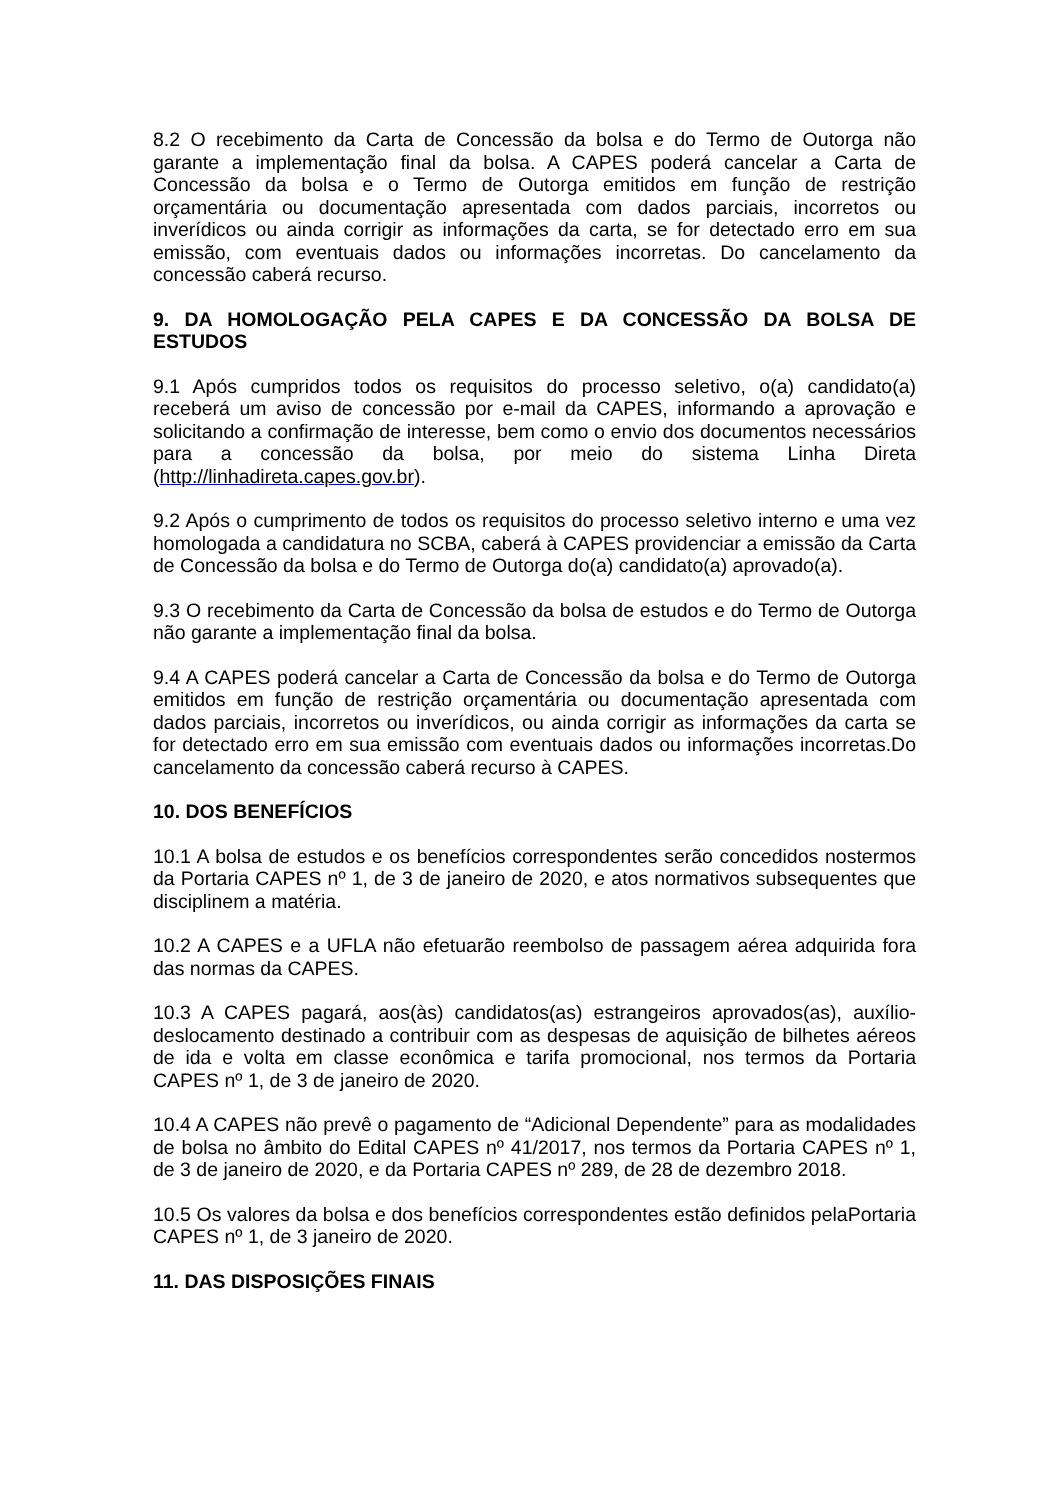8.2 O recebimento da Carta de Concessão da bolsa e do Termo de Outorga não garante a implementação final da bolsa. A CAPES poderá cancelar a Carta de Concessão da bolsa e o Termo de Outorga emitidos em função de restrição orçamentária ou documentação apresentada com dados parciais, incorretos ou inverídicos ou ainda corrigir as informações da carta, se for detectado erro em sua emissão, com eventuais dados ou informações incorretas. Do cancelamento da concessão caberá recurso.
9. DA HOMOLOGAÇÃO PELA CAPES E DA CONCESSÃO DA BOLSA DE ESTUDOS
9.1 Após cumpridos todos os requisitos do processo seletivo, o(a) candidato(a) receberá um aviso de concessão por e-mail da CAPES, informando a aprovação e solicitando a confirmação de interesse, bem como o envio dos documentos necessários para a concessão da bolsa, por meio do sistema Linha Direta (http://linhadireta.capes.gov.br).
9.2 Após o cumprimento de todos os requisitos do processo seletivo interno e uma vez homologada a candidatura no SCBA, caberá à CAPES providenciar a emissão da Carta de Concessão da bolsa e do Termo de Outorga do(a) candidato(a) aprovado(a).
9.3 O recebimento da Carta de Concessão da bolsa de estudos e do Termo de Outorga não garante a implementação final da bolsa.
9.4 A CAPES poderá cancelar a Carta de Concessão da bolsa e do Termo de Outorga emitidos em função de restrição orçamentária ou documentação apresentada com dados parciais, incorretos ou inverídicos, ou ainda corrigir as informações da carta se for detectado erro em sua emissão com eventuais dados ou informações incorretas.Do cancelamento da concessão caberá recurso à CAPES.
10. DOS BENEFÍCIOS
10.1 A bolsa de estudos e os benefícios correspondentes serão concedidos nostermos da Portaria CAPES nº 1, de 3 de janeiro de 2020, e atos normativos subsequentes que disciplinem a matéria.
10.2 A CAPES e a UFLA não efetuarão reembolso de passagem aérea adquirida fora das normas da CAPES.
10.3 A CAPES pagará, aos(às) candidatos(as) estrangeiros aprovados(as), auxílio-deslocamento destinado a contribuir com as despesas de aquisição de bilhetes aéreos de ida e volta em classe econômica e tarifa promocional, nos termos da Portaria CAPES nº 1, de 3 de janeiro de 2020.
10.4 A CAPES não prevê o pagamento de “Adicional Dependente” para as modalidades de bolsa no âmbito do Edital CAPES nº 41/2017, nos termos da Portaria CAPES nº 1, de 3 de janeiro de 2020, e da Portaria CAPES nº 289, de 28 de dezembro 2018.
10.5 Os valores da bolsa e dos benefícios correspondentes estão definidos pelaPortaria CAPES nº 1, de 3 janeiro de 2020.
11. DAS DISPOSIÇÕES FINAIS